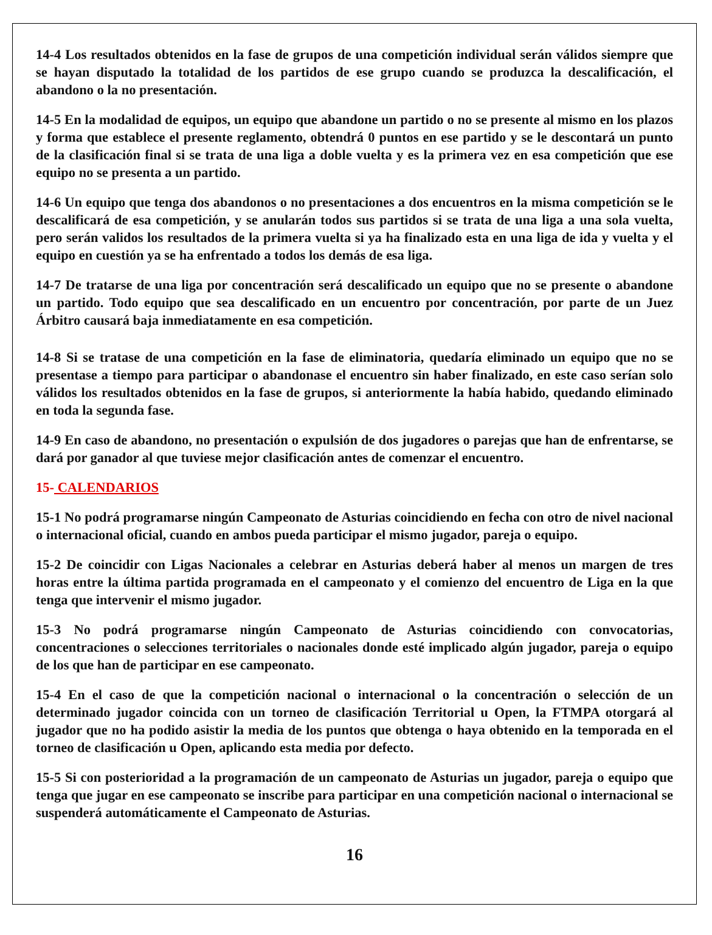14-4 Los resultados obtenidos en la fase de grupos de una competición individual serán válidos siempre que se hayan disputado la totalidad de los partidos de ese grupo cuando se produzca la descalificación, el abandono o la no presentación.
14-5 En la modalidad de equipos, un equipo que abandone un partido o no se presente al mismo en los plazos y forma que establece el presente reglamento, obtendrá 0 puntos en ese partido y se le descontará un punto de la clasificación final si se trata de una liga a doble vuelta y es la primera vez en esa competición que ese equipo no se presenta a un partido.
14-6 Un equipo que tenga dos abandonos o no presentaciones a dos encuentros en la misma competición se le descalificará de esa competición, y se anularán todos sus partidos si se trata de una liga a una sola vuelta, pero serán validos los resultados de la primera vuelta si ya ha finalizado esta en una liga de ida y vuelta y el equipo en cuestión ya se ha enfrentado a todos los demás de esa liga.
14-7 De tratarse de una liga por concentración será descalificado un equipo que no se presente o abandone un partido. Todo equipo que sea descalificado en un encuentro por concentración, por parte de un Juez Árbitro causará baja inmediatamente en esa competición.
14-8 Si se tratase de una competición en la fase de eliminatoria, quedaría eliminado un equipo que no se presentase a tiempo para participar o abandonase el encuentro sin haber finalizado, en este caso serían solo válidos los resultados obtenidos en la fase de grupos, si anteriormente la había habido, quedando eliminado en toda la segunda fase.
14-9 En caso de abandono, no presentación o expulsión de dos jugadores o parejas que han de enfrentarse, se dará por ganador al que tuviese mejor clasificación antes de comenzar el encuentro.
15- CALENDARIOS
15-1 No podrá programarse ningún Campeonato de Asturias coincidiendo en fecha con otro de nivel nacional o internacional oficial, cuando en ambos pueda participar el mismo jugador, pareja o equipo.
15-2 De coincidir con Ligas Nacionales a celebrar en Asturias deberá haber al menos un margen de tres horas entre la última partida programada en el campeonato y el comienzo del encuentro de Liga en la que tenga que intervenir el mismo jugador.
15-3 No podrá programarse ningún Campeonato de Asturias coincidiendo con convocatorias, concentraciones o selecciones territoriales o nacionales donde esté implicado algún jugador, pareja o equipo de los que han de participar en ese campeonato.
15-4 En el caso de que la competición nacional o internacional o la concentración o selección de un determinado jugador coincida con un torneo de clasificación Territorial u Open, la FTMPA otorgará al jugador que no ha podido asistir la media de los puntos que obtenga o haya obtenido en la temporada en el torneo de clasificación u Open, aplicando esta media por defecto.
15-5 Si con posterioridad a la programación de un campeonato de Asturias un jugador, pareja o equipo que tenga que jugar en ese campeonato se inscribe para participar en una competición nacional o internacional se suspenderá automáticamente el Campeonato de Asturias.
16